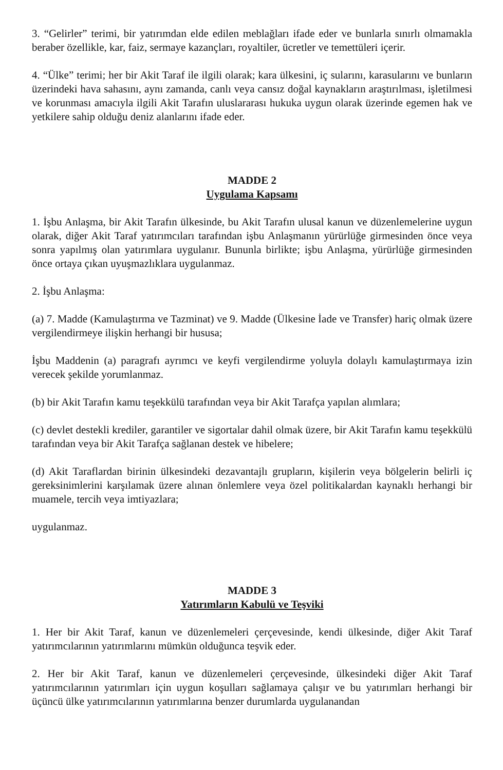3. “Gelirler” terimi, bir yatırımdan elde edilen meblağları ifade eder ve bunlarla sınırlı olmamakla beraber özellikle, kar, faiz, sermaye kazançları, royaltiler, ücretler ve temettüleri içerir.
4. “Ülke” terimi; her bir Akit Taraf ile ilgili olarak; kara ülkesini, iç sularını, karasularını ve bunların üzerindeki hava sahasını, aynı zamanda, canlı veya cansız doğal kaynakların araştırılması, işletilmesi ve korunması amacıyla ilgili Akit Tarafın uluslararası hukuka uygun olarak üzerinde egemen hak ve yetkilere sahip olduğu deniz alanlarını ifade eder.
MADDE 2
Uygulama Kapsamı
1. İşbu Anlaşma, bir Akit Tarafın ülkesinde, bu Akit Tarafın ulusal kanun ve düzenlemelerine uygun olarak, diğer Akit Taraf yatırımcıları tarafından işbu Anlaşmanın yürürlüğe girmesinden önce veya sonra yapılmış olan yatırımlara uygulanır. Bununla birlikte; işbu Anlaşma, yürürlüğe girmesinden önce ortaya çıkan uyuşmazlıklara uygulanmaz.
2. İşbu Anlaşma:
(a) 7. Madde (Kamulaştırma ve Tazminat) ve 9. Madde (Ülkesine İade ve Transfer) hariç olmak üzere vergilendirmeye ilişkin herhangi bir hususa;
İşbu Maddenin (a) paragrafı ayrımcı ve keyfi vergilendirme yoluyla dolaylı kamulaştırmaya izin verecek şekilde yorumlanmaz.
(b) bir Akit Tarafın kamu teşekkülü tarafından veya bir Akit Tarafça yapılan alımlara;
(c) devlet destekli krediler, garantiler ve sigortalar dahil olmak üzere, bir Akit Tarafın kamu teşekkülü tarafından veya bir Akit Tarafça sağlanan destek ve hibelere;
(d) Akit Taraflardan birinin ülkesindeki dezavantajlı grupların, kişilerin veya bölgelerin belirli iç gereksinimlerini karşılamak üzere alınan önlemlere veya özel politikalardan kaynaklı herhangi bir muamele, tercih veya imtiyazlara;
uygulanmaz.
MADDE 3
Yatırımların Kabulü ve Teşviki
1. Her bir Akit Taraf, kanun ve düzenlemeleri çerçevesinde, kendi ülkesinde, diğer Akit Taraf yatırımcılarının yatırımlarını mümkün olduğunca teşvik eder.
2. Her bir Akit Taraf, kanun ve düzenlemeleri çerçevesinde, ülkesindeki diğer Akit Taraf yatırımcılarının yatırımları için uygun koşulları sağlamaya çalışır ve bu yatırımları herhangi bir üçüncü ülke yatırımcılarının yatırımlarına benzer durumlarda uygulanandan